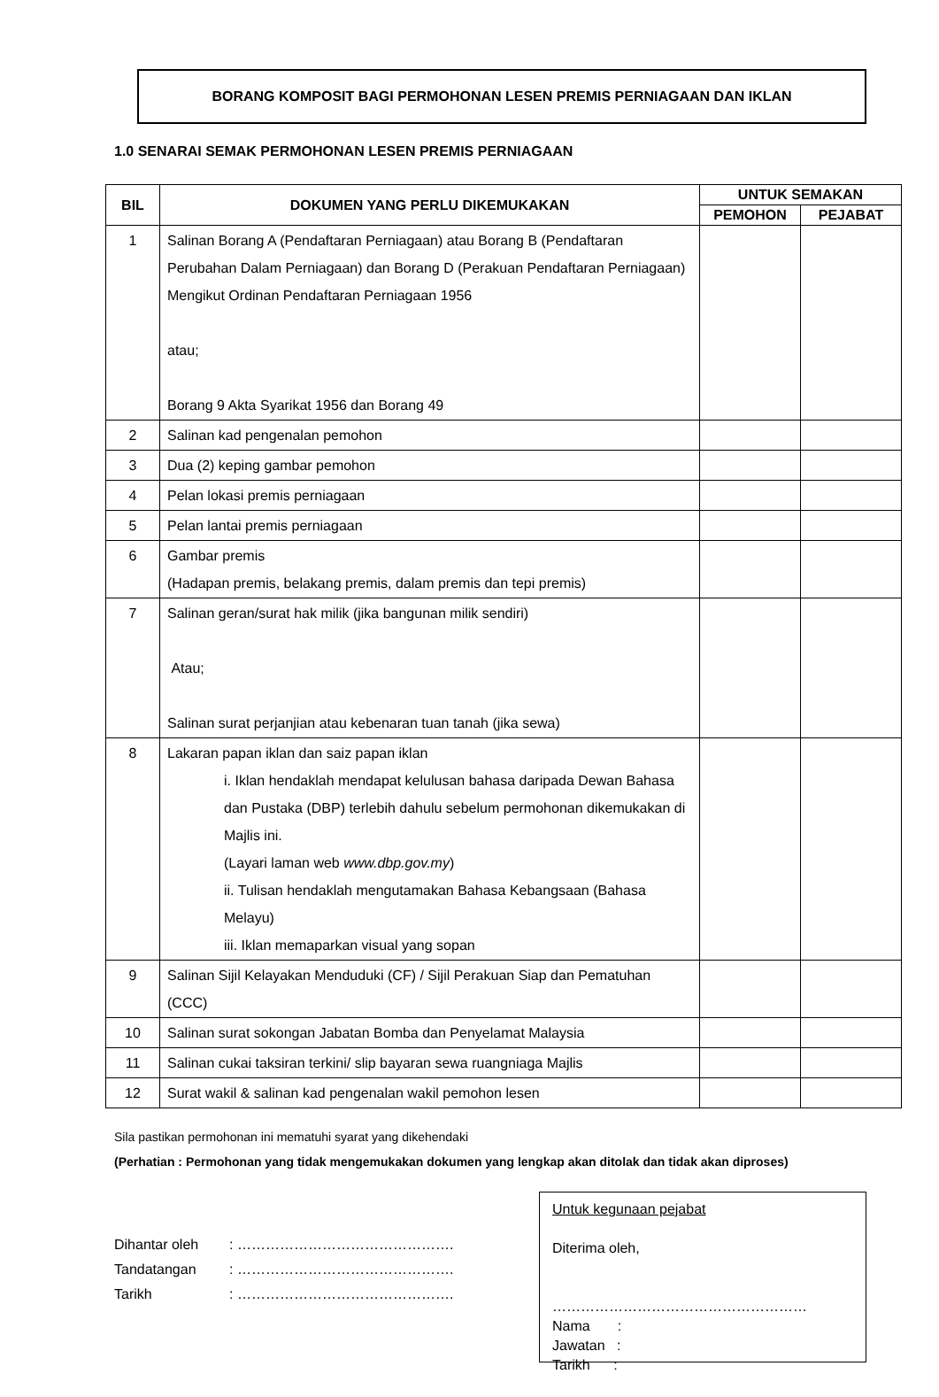BORANG KOMPOSIT BAGI PERMOHONAN LESEN PREMIS PERNIAGAAN DAN IKLAN
1.0 SENARAI SEMAK PERMOHONAN LESEN PREMIS PERNIAGAAN
| BIL | DOKUMEN YANG PERLU DIKEMUKAKAN | UNTUK SEMAKAN | |
| --- | --- | --- | --- |
| | | PEMOHON | PEJABAT |
| 1 | Salinan Borang A (Pendaftaran Perniagaan) atau Borang B (Pendaftaran Perubahan Dalam Perniagaan) dan Borang D (Perakuan Pendaftaran Perniagaan) Mengikut Ordinan Pendaftaran Perniagaan 1956 atau; Borang 9 Akta Syarikat 1956 dan Borang 49 | | |
| 2 | Salinan kad pengenalan pemohon | | |
| 3 | Dua (2) keping gambar pemohon | | |
| 4 | Pelan lokasi premis perniagaan | | |
| 5 | Pelan lantai premis perniagaan | | |
| 6 | Gambar premis (Hadapan premis, belakang premis, dalam premis dan tepi premis) | | |
| 7 | Salinan geran/surat hak milik (jika bangunan milik sendiri) Atau; Salinan surat perjanjian atau kebenaran tuan tanah (jika sewa) | | |
| 8 | Lakaran papan iklan dan saiz papan iklan i. Iklan hendaklah mendapat kelulusan bahasa daripada Dewan Bahasa dan Pustaka (DBP) terlebih dahulu sebelum permohonan dikemukakan di Majlis ini. (Layari laman web www.dbp.gov.my ) ii. Tulisan hendaklah mengutamakan Bahasa Kebangsaan (Bahasa Melayu) iii. Iklan memaparkan visual yang sopan | | |
| 9 | Salinan Sijil Kelayakan Menduduki (CF) / Sijil Perakuan Siap dan Pematuhan (CCC) | | |
| 10 | Salinan surat sokongan Jabatan Bomba dan Penyelamat Malaysia | | |
| 11 | Salinan cukai taksiran terkini/ slip bayaran sewa ruangniaga Majlis | | |
| 12 | Surat wakil & salinan kad pengenalan wakil pemohon lesen | | |
Sila pastikan permohonan ini mematuhi syarat yang dikehendaki
(Perhatian : Permohonan yang tidak mengemukakan dokumen yang lengkap akan ditolak dan tidak akan diproses)
Dihantar oleh: ……………………………………….
Tandatangan: ……………………………………….
Tarikh: ……………………………………….
Untuk kegunaan pejabat
Diterima oleh,
………………………………………………
Nama :
Jawatan :
Tarikh :